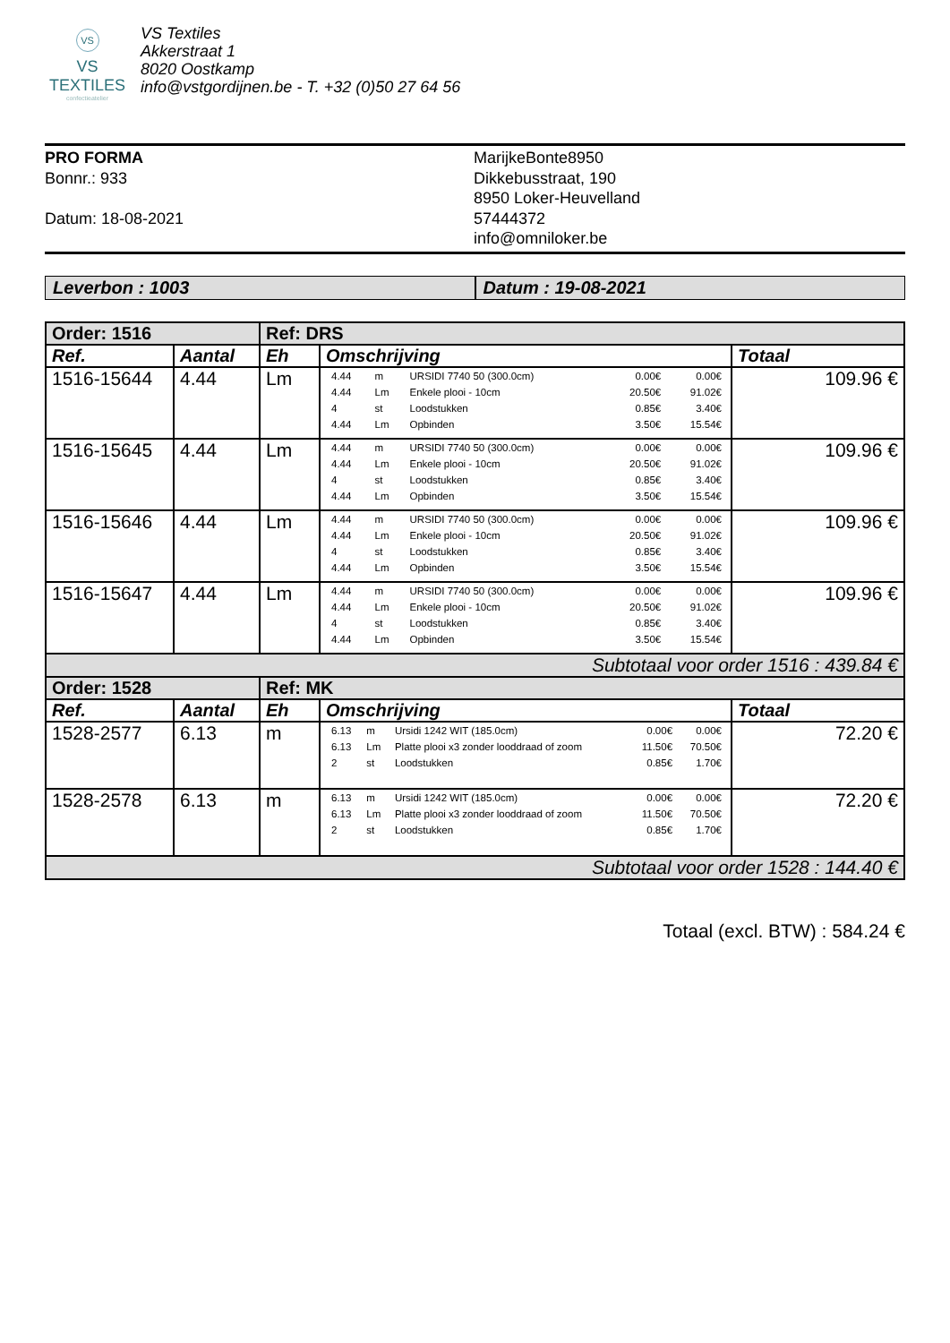VS
VS TEXTILES
confectieatelier
VS Textiles
Akkerstraat 1
8020 Oostkamp
info@vstgordijnen.be - T. +32 (0)50 27 64 56
PRO FORMA
Bonnr.: 933
Datum: 18-08-2021
MarijkeBonte8950
Dikkebusstraat, 190
8950 Loker-Heuvelland
57444372
info@omniloker.be
Leverbon : 1003 Datum : 19-08-2021
| Order: 1516 | | Ref: DRS | | |
| --- | --- | --- | --- | --- |
| Ref. | Aantal | Eh | Omschrijving | Totaal |
| 1516-15644 | 4.44 | Lm | / 4.44 / m / URSIDI 7740 50 (300.0cm) / 0.00€ / 0.00€ / / 4.44 / Lm / Enkele plooi - 10cm / 20.50€ / 91.02€ / / 4 / st / Loodstukken / 0.85€ / 3.40€ / / 4.44 / Lm / Opbinden / 3.50€ / 15.54€ / | 109.96 € |
| 1516-15645 | 4.44 | Lm | / 4.44 / m / URSIDI 7740 50 (300.0cm) / 0.00€ / 0.00€ / / 4.44 / Lm / Enkele plooi - 10cm / 20.50€ / 91.02€ / / 4 / st / Loodstukken / 0.85€ / 3.40€ / / 4.44 / Lm / Opbinden / 3.50€ / 15.54€ / | 109.96 € |
| 1516-15646 | 4.44 | Lm | / 4.44 / m / URSIDI 7740 50 (300.0cm) / 0.00€ / 0.00€ / / 4.44 / Lm / Enkele plooi - 10cm / 20.50€ / 91.02€ / / 4 / st / Loodstukken / 0.85€ / 3.40€ / / 4.44 / Lm / Opbinden / 3.50€ / 15.54€ / | 109.96 € |
| 1516-15647 | 4.44 | Lm | / 4.44 / m / URSIDI 7740 50 (300.0cm) / 0.00€ / 0.00€ / / 4.44 / Lm / Enkele plooi - 10cm / 20.50€ / 91.02€ / / 4 / st / Loodstukken / 0.85€ / 3.40€ / / 4.44 / Lm / Opbinden / 3.50€ / 15.54€ / | 109.96 € |
| Subtotaal voor order 1516 : 439.84 € | | | | |
| Order: 1528 | | Ref: MK | | |
| Ref. | Aantal | Eh | Omschrijving | Totaal |
| 1528-2577 | 6.13 | m | / 6.13 / m / Ursidi 1242 WIT (185.0cm) / 0.00€ / 0.00€ / / 6.13 / Lm / Platte plooi x3 zonder looddraad of zoom / 11.50€ / 70.50€ / / 2 / st / Loodstukken / 0.85€ / 1.70€ / | 72.20 € |
| 1528-2578 | 6.13 | m | / 6.13 / m / Ursidi 1242 WIT (185.0cm) / 0.00€ / 0.00€ / / 6.13 / Lm / Platte plooi x3 zonder looddraad of zoom / 11.50€ / 70.50€ / / 2 / st / Loodstukken / 0.85€ / 1.70€ / | 72.20 € |
| Subtotaal voor order 1528 : 144.40 € | | | | |
Totaal (excl. BTW) : 584.24 €